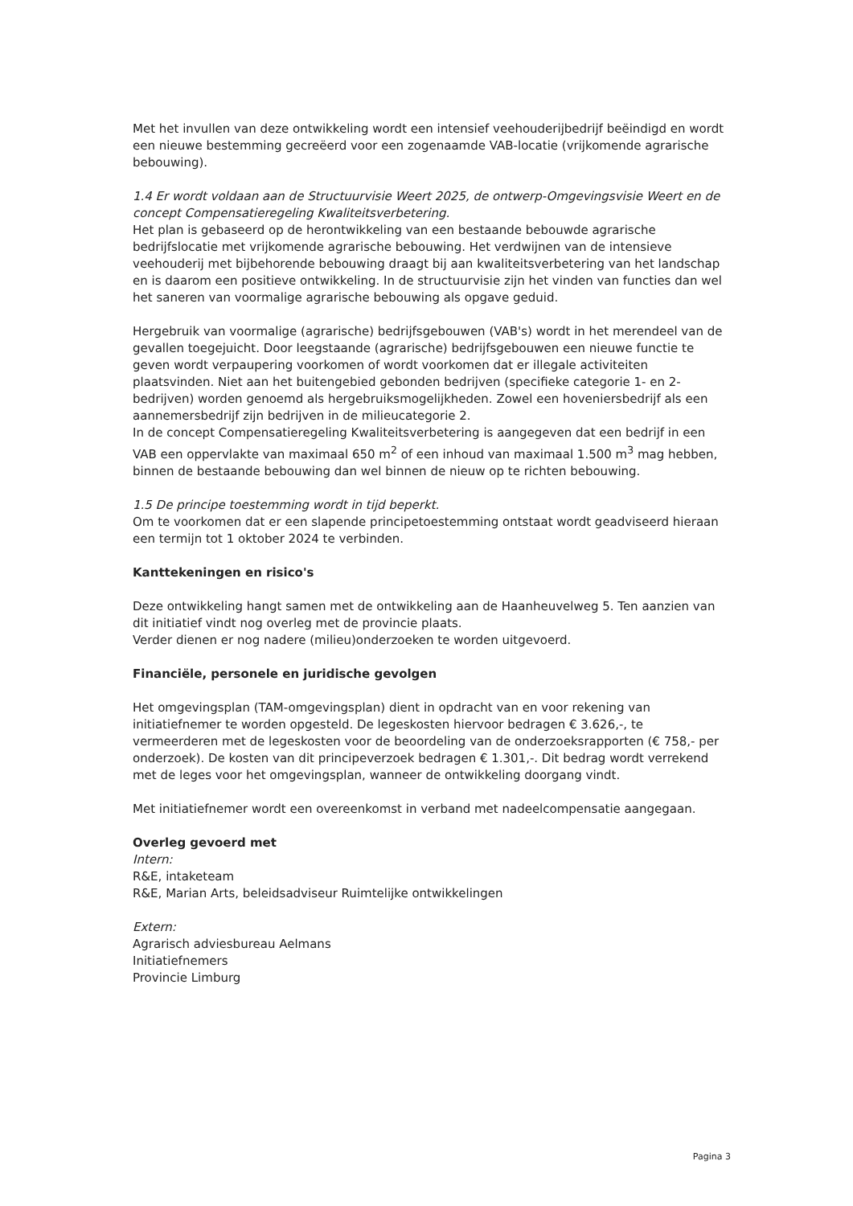Met het invullen van deze ontwikkeling wordt een intensief veehouderijbedrijf beëindigd en wordt een nieuwe bestemming gecreëerd voor een zogenaamde VAB-locatie (vrijkomende agrarische bebouwing).
1.4 Er wordt voldaan aan de Structuurvisie Weert 2025, de ontwerp-Omgevingsvisie Weert en de concept Compensatieregeling Kwaliteitsverbetering.
Het plan is gebaseerd op de herontwikkeling van een bestaande bebouwde agrarische bedrijfslocatie met vrijkomende agrarische bebouwing. Het verdwijnen van de intensieve veehouderij met bijbehorende bebouwing draagt bij aan kwaliteitsverbetering van het landschap en is daarom een positieve ontwikkeling. In de structuurvisie zijn het vinden van functies dan wel het saneren van voormalige agrarische bebouwing als opgave geduid.
Hergebruik van voormalige (agrarische) bedrijfsgebouwen (VAB's) wordt in het merendeel van de gevallen toegejuicht. Door leegstaande (agrarische) bedrijfsgebouwen een nieuwe functie te geven wordt verpaupering voorkomen of wordt voorkomen dat er illegale activiteiten plaatsvinden. Niet aan het buitengebied gebonden bedrijven (specifieke categorie 1- en 2-bedrijven) worden genoemd als hergebruiksmogelijkheden. Zowel een hoveniersbedrijf als een aannemersbedrijf zijn bedrijven in de milieucategorie 2.
In de concept Compensatieregeling Kwaliteitsverbetering is aangegeven dat een bedrijf in een VAB een oppervlakte van maximaal 650 m<sup>2</sup> of een inhoud van maximaal 1.500 m<sup>3</sup> mag hebben, binnen de bestaande bebouwing dan wel binnen de nieuw op te richten bebouwing.
1.5 De principe toestemming wordt in tijd beperkt.
Om te voorkomen dat er een slapende principetoestemming ontstaat wordt geadviseerd hieraan een termijn tot 1 oktober 2024 te verbinden.
Kanttekeningen en risico's
Deze ontwikkeling hangt samen met de ontwikkeling aan de Haanheuvelweg 5. Ten aanzien van dit initiatief vindt nog overleg met de provincie plaats.
Verder dienen er nog nadere (milieu)onderzoeken te worden uitgevoerd.
Financiële, personele en juridische gevolgen
Het omgevingsplan (TAM-omgevingsplan) dient in opdracht van en voor rekening van initiatiefnemer te worden opgesteld. De legeskosten hiervoor bedragen € 3.626,-, te vermeerderen met de legeskosten voor de beoordeling van de onderzoeksrapporten (€ 758,- per onderzoek). De kosten van dit principeverzoek bedragen € 1.301,-. Dit bedrag wordt verrekend met de leges voor het omgevingsplan, wanneer de ontwikkeling doorgang vindt.
Met initiatiefnemer wordt een overeenkomst in verband met nadeelcompensatie aangegaan.
Overleg gevoerd met
Intern:
R&E, intaketeam
R&E, Marian Arts, beleidsadviseur Ruimtelijke ontwikkelingen
Extern:
Agrarisch adviesbureau Aelmans
Initiatiefnemers
Provincie Limburg
Pagina 3